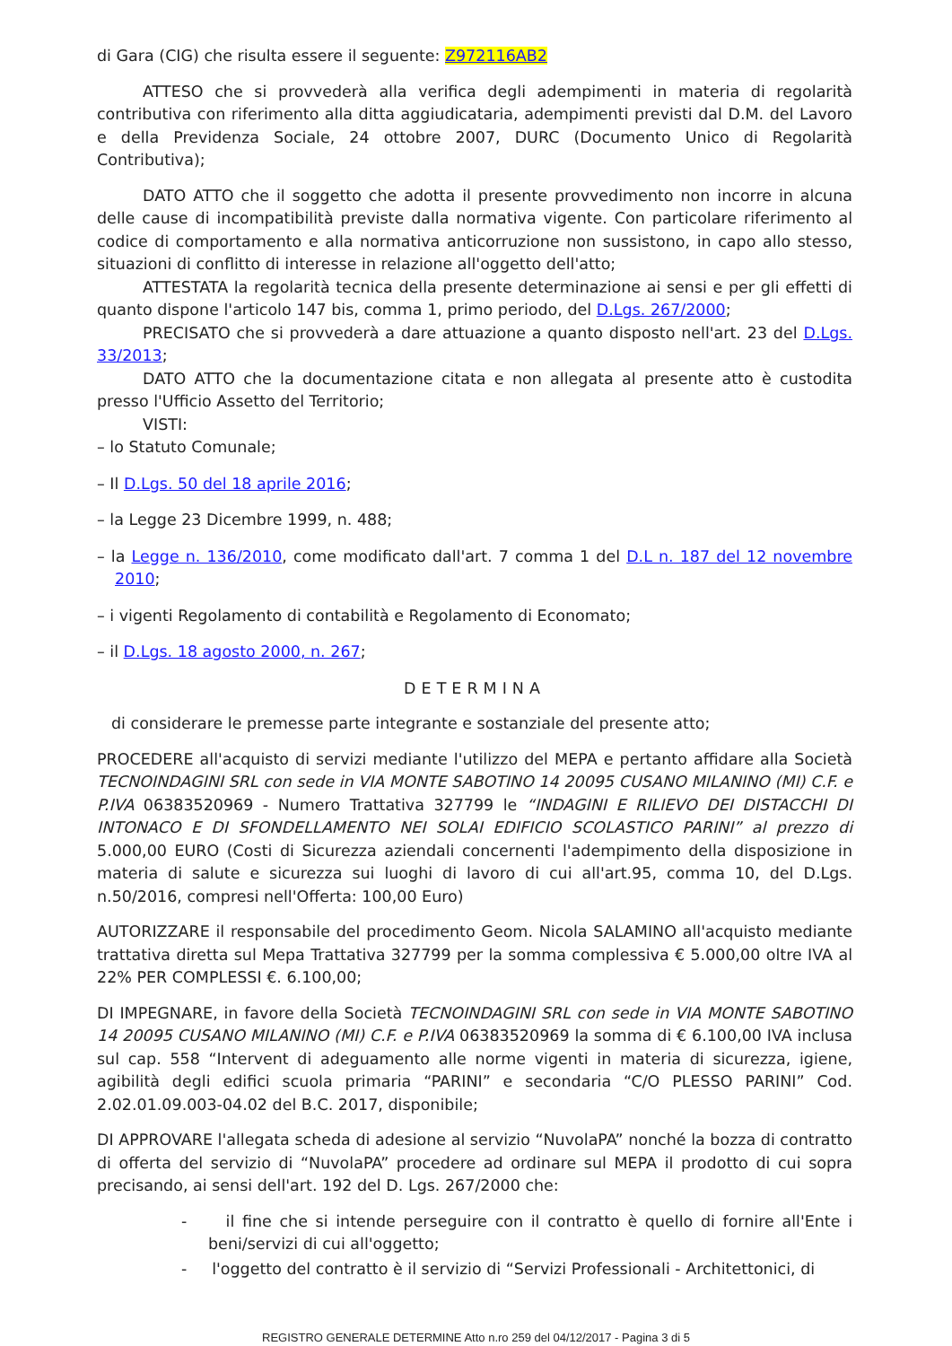di Gara (CIG) che risulta essere il seguente: Z972116AB2
ATTESO che si provvederà alla verifica degli adempimenti in materia di regolarità contributiva con riferimento alla ditta aggiudicataria, adempimenti previsti dal D.M. del Lavoro e della Previdenza Sociale, 24 ottobre 2007, DURC (Documento Unico di Regolarità Contributiva);
DATO ATTO che il soggetto che adotta il presente provvedimento non incorre in alcuna delle cause di incompatibilità previste dalla normativa vigente. Con particolare riferimento al codice di comportamento e alla normativa anticorruzione non sussistono, in capo allo stesso, situazioni di conflitto di interesse in relazione all'oggetto dell'atto;
ATTESTATA la regolarità tecnica della presente determinazione ai sensi e per gli effetti di quanto dispone l'articolo 147 bis, comma 1, primo periodo, del D.Lgs. 267/2000;
PRECISATO che si provvederà a dare attuazione a quanto disposto nell'art. 23 del D.Lgs. 33/2013;
DATO ATTO che la documentazione citata e non allegata al presente atto è custodita presso l'Ufficio Assetto del Territorio;
VISTI:
– lo Statuto Comunale;
– Il D.Lgs. 50 del 18 aprile 2016;
– la Legge 23 Dicembre 1999, n. 488;
– la Legge n. 136/2010, come modificato dall'art. 7 comma 1 del D.L n. 187 del 12 novembre 2010;
– i vigenti Regolamento di contabilità e Regolamento di Economato;
– il D.Lgs. 18 agosto 2000, n. 267;
DETERMINA
di considerare le premesse parte integrante e sostanziale del presente atto;
PROCEDERE all'acquisto di servizi mediante l'utilizzo del MEPA e pertanto affidare alla Società TECNOINDAGINI SRL con sede in VIA MONTE SABOTINO 14 20095 CUSANO MILANINO (MI) C.F. e P.IVA 06383520969 - Numero Trattativa 327799 le “INDAGINI E RILIEVO DEI DISTACCHI DI INTONACO E DI SFONDELLAMENTO NEI SOLAI EDIFICIO SCOLASTICO PARINI” al prezzo di 5.000,00 EURO (Costi di Sicurezza aziendali concernenti l'adempimento della disposizione in materia di salute e sicurezza sui luoghi di lavoro di cui all'art.95, comma 10, del D.Lgs. n.50/2016, compresi nell'Offerta: 100,00 Euro)
AUTORIZZARE il responsabile del procedimento Geom. Nicola SALAMINO all'acquisto mediante trattativa diretta sul Mepa Trattativa 327799 per la somma complessiva € 5.000,00 oltre IVA al 22% PER COMPLESSI €. 6.100,00;
DI IMPEGNARE, in favore della Società TECNOINDAGINI SRL con sede in VIA MONTE SABOTINO 14 20095 CUSANO MILANINO (MI) C.F. e P.IVA 06383520969 la somma di € 6.100,00 IVA inclusa sul cap. 558 “Intervent di adeguamento alle norme vigenti in materia di sicurezza, igiene, agibilità degli edifici scuola primaria “PARINI” e secondaria “C/O PLESSO PARINI” Cod. 2.02.01.09.003-04.02 del B.C. 2017, disponibile;
DI APPROVARE l'allegata scheda di adesione al servizio “NuvolaPA” nonché la bozza di contratto di offerta del servizio di “NuvolaPA” procedere ad ordinare sul MEPA il prodotto di cui sopra precisando, ai sensi dell'art. 192 del D. Lgs. 267/2000 che:
- il fine che si intende perseguire con il contratto è quello di fornire all'Ente i beni/servizi di cui all'oggetto;
- l'oggetto del contratto è il servizio di “Servizi Professionali - Architettonici, di
REGISTRO GENERALE DETERMINE Atto n.ro 259 del 04/12/2017 - Pagina 3 di 5